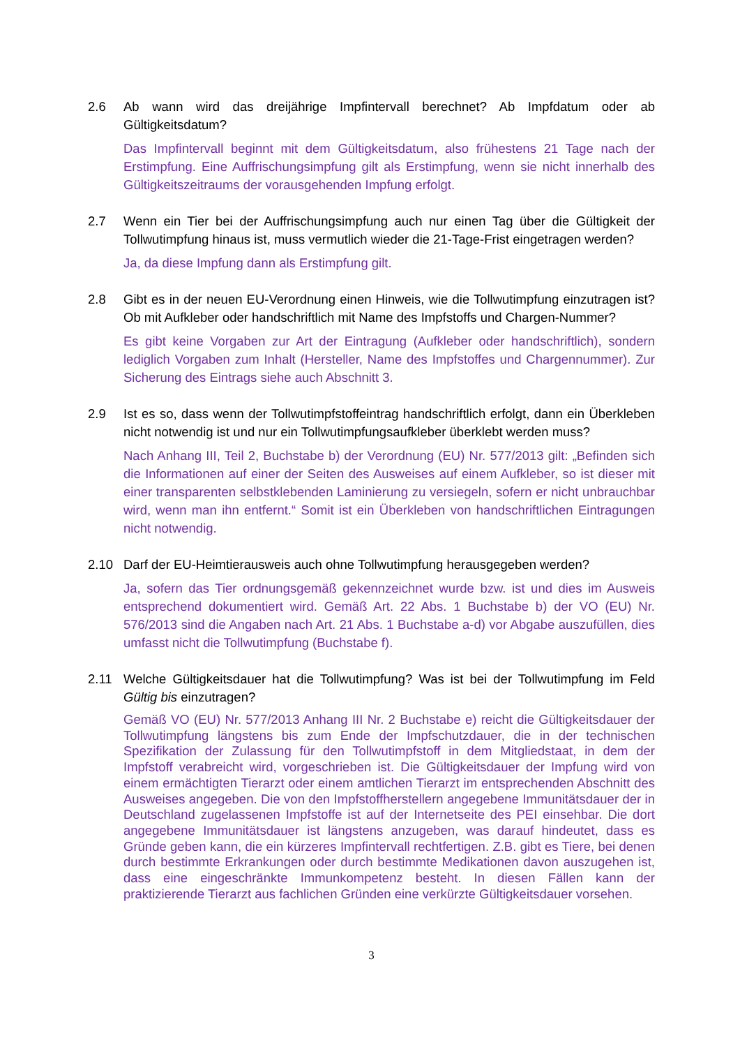2.6 Ab wann wird das dreijährige Impfintervall berechnet? Ab Impfdatum oder ab Gültigkeitsdatum?
Das Impfintervall beginnt mit dem Gültigkeitsdatum, also frühestens 21 Tage nach der Erstimpfung. Eine Auffrischungsimpfung gilt als Erstimpfung, wenn sie nicht innerhalb des Gültigkeitszeitraums der vorausgehenden Impfung erfolgt.
2.7 Wenn ein Tier bei der Auffrischungsimpfung auch nur einen Tag über die Gültigkeit der Tollwutimpfung hinaus ist, muss vermutlich wieder die 21-Tage-Frist eingetragen werden?
Ja, da diese Impfung dann als Erstimpfung gilt.
2.8 Gibt es in der neuen EU-Verordnung einen Hinweis, wie die Tollwutimpfung einzutragen ist? Ob mit Aufkleber oder handschriftlich mit Name des Impfstoffs und Chargen-Nummer?
Es gibt keine Vorgaben zur Art der Eintragung (Aufkleber oder handschriftlich), sondern lediglich Vorgaben zum Inhalt (Hersteller, Name des Impfstoffes und Chargennummer). Zur Sicherung des Eintrags siehe auch Abschnitt 3.
2.9 Ist es so, dass wenn der Tollwutimpfstoffeintrag handschriftlich erfolgt, dann ein Überkleben nicht notwendig ist und nur ein Tollwutimpfungsaufkleber überklebt werden muss?
Nach Anhang III, Teil 2, Buchstabe b) der Verordnung (EU) Nr. 577/2013 gilt: „Befinden sich die Informationen auf einer der Seiten des Ausweises auf einem Aufkleber, so ist dieser mit einer transparenten selbstklebenden Laminierung zu versiegeln, sofern er nicht unbrauchbar wird, wenn man ihn entfernt.“ Somit ist ein Überkleben von handschriftlichen Eintragungen nicht notwendig.
2.10 Darf der EU-Heimtierausweis auch ohne Tollwutimpfung herausgegeben werden?
Ja, sofern das Tier ordnungsgemäß gekennzeichnet wurde bzw. ist und dies im Ausweis entsprechend dokumentiert wird. Gemäß Art. 22 Abs. 1 Buchstabe b) der VO (EU) Nr. 576/2013 sind die Angaben nach Art. 21 Abs. 1 Buchstabe a-d) vor Abgabe auszufüllen, dies umfasst nicht die Tollwutimpfung (Buchstabe f).
2.11 Welche Gültigkeitsdauer hat die Tollwutimpfung? Was ist bei der Tollwutimpfung im Feld Gültig bis einzutragen?
Gemäß VO (EU) Nr. 577/2013 Anhang III Nr. 2 Buchstabe e) reicht die Gültigkeitsdauer der Tollwutimpfung längstens bis zum Ende der Impfschutzdauer, die in der technischen Spezifikation der Zulassung für den Tollwutimpfstoff in dem Mitgliedstaat, in dem der Impfstoff verabreicht wird, vorgeschrieben ist. Die Gültigkeitsdauer der Impfung wird von einem ermächtigten Tierarzt oder einem amtlichen Tierarzt im entsprechenden Abschnitt des Ausweises angegeben. Die von den Impfstoffherstellern angegebene Immunitätsdauer der in Deutschland zugelassenen Impfstoffe ist auf der Internetseite des PEI einsehbar. Die dort angegebene Immunitätsdauer ist längstens anzugeben, was darauf hindeutet, dass es Gründe geben kann, die ein kürzeres Impfintervall rechtfertigen. Z.B. gibt es Tiere, bei denen durch bestimmte Erkrankungen oder durch bestimmte Medikationen davon auszugehen ist, dass eine eingeschränkte Immunkompetenz besteht. In diesen Fällen kann der praktizierende Tierarzt aus fachlichen Gründen eine verkürzte Gültigkeitsdauer vorsehen.
3